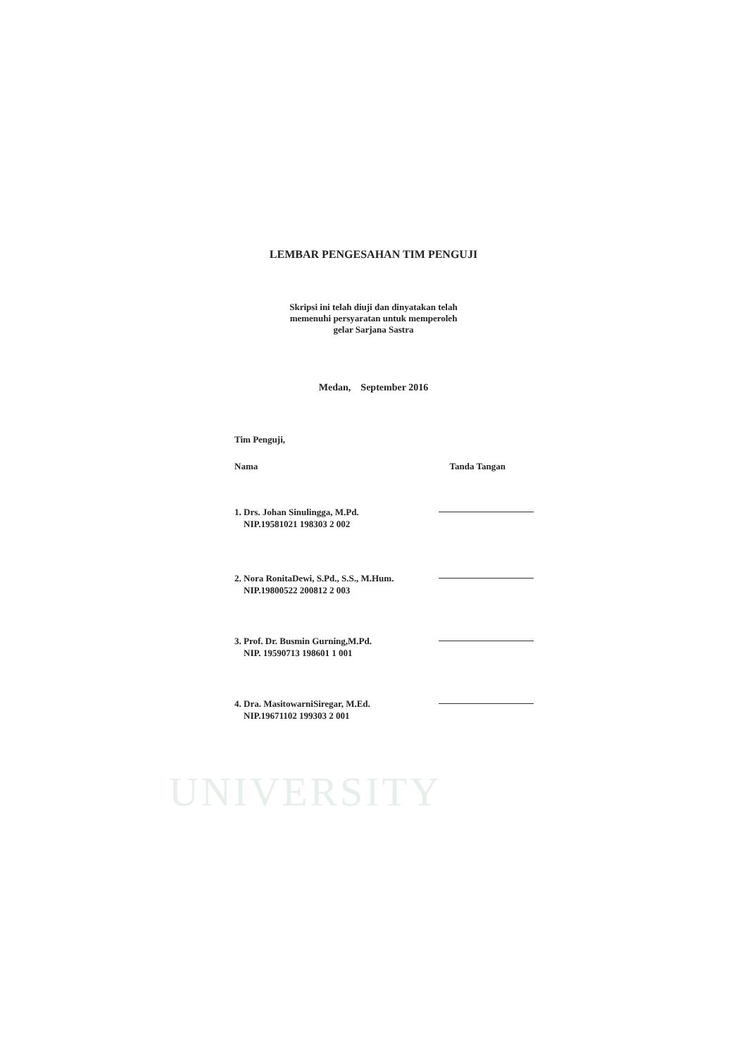UNIVERSITY
LEMBAR PENGESAHAN TIM PENGUJI
Skripsi ini telah diuji dan dinyatakan telah
memenuhi persyaratan untuk memperoleh
gelar Sarjana Sastra
Medan, September 2016
Tim Penguji,
Nama Tanda Tangan
1. Drs. Johan Sinulingga, M.Pd.
NIP.19581021 198303 2 002
2. Nora RonitaDewi, S.Pd., S.S., M.Hum.
NIP.19800522 200812 2 003
3. Prof. Dr. Busmin Gurning,M.Pd.
NIP. 19590713 198601 1 001
4. Dra. MasitowarniSiregar, M.Ed.
NIP.19671102 199303 2 001